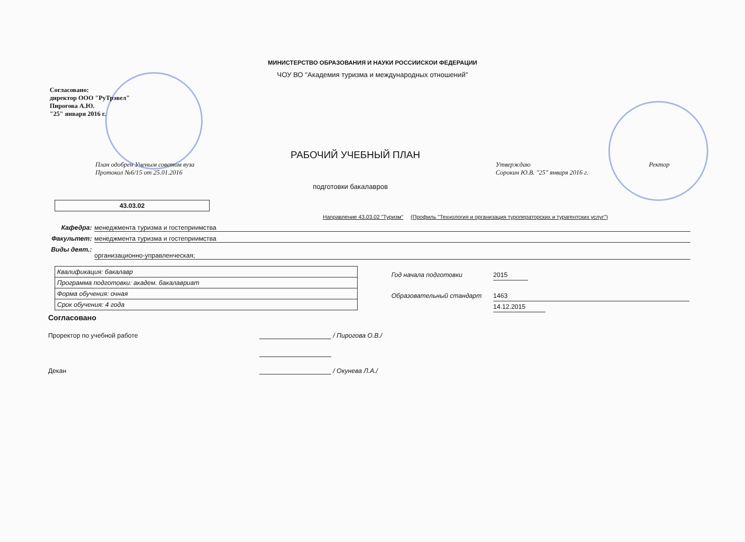МИНИСТЕРСТВО ОБРАЗОВАНИЯ И НАУКИ РОССИИСКОИ ФЕДЕРАЦИИ
ЧОУ ВО "Академия туризма и международных отношений"
Согласовано:
директор ООО "РуТрэвел"
Пирогова А.Ю.
"25" января 2016 г.
РАБОЧИЙ УЧЕБНЫЙ ПЛАН
План одобрен Ученым советом вуза
Протокол №6/15 от 25.01.2016
Утверждаю Ректор
Сорокин Ю.В. "25" января 2016 г.
подготовки бакалавров
43.03.02
Направление 43.03.02 "Туризм" (Профиль "Технология и организация туроператорских и турагентских услуг")
Кафедра: менеджмента туризма и гостеприимства
Факультет: менеджмента туризма и гостеприимства
Виды деят.:
организационно-управленческая;
| Квалификация: бакалавр |
| Программа подготовки: академ. бакалавриат |
| Форма обучения: очная |
| Срок обучения: 4 года |
Год начала подготовки 2015
Образовательный стандарт 1463
14.12.2015
Согласовано
Проректор по учебной работе / Пирогова О.В./
Декан / Окунева Л.А./